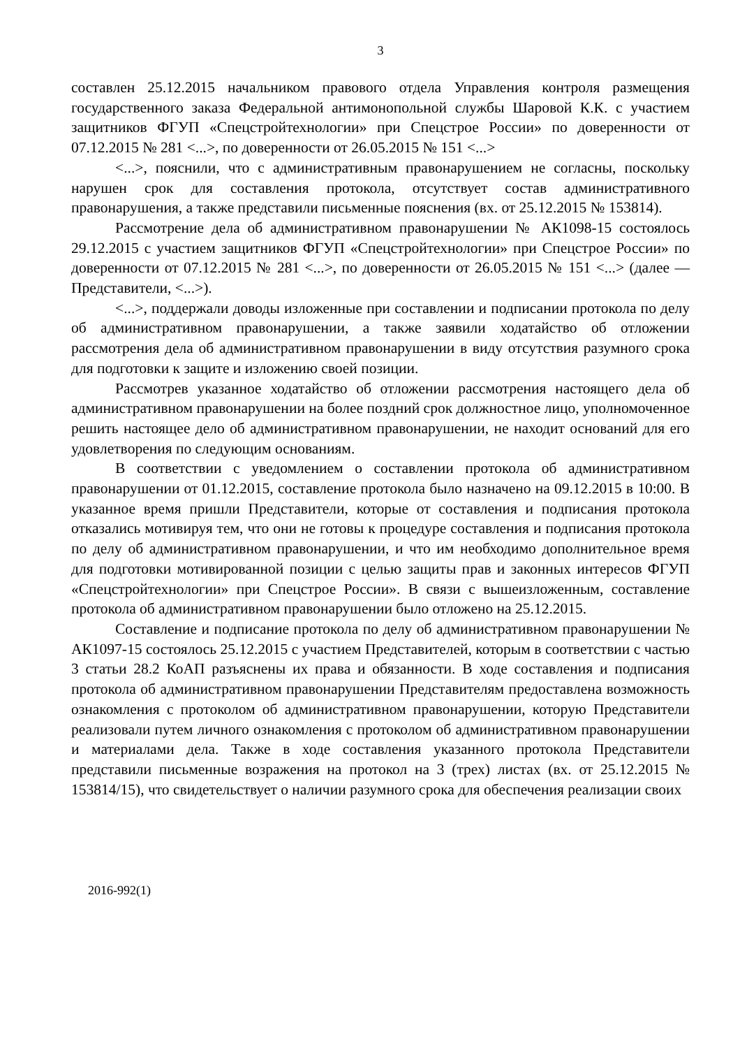3
составлен 25.12.2015 начальником правового отдела Управления контроля размещения государственного заказа Федеральной антимонопольной службы Шаровой К.К. с участием защитников ФГУП «Спецстройтехнологии» при Спецстрое России» по доверенности от 07.12.2015 № 281 <...>, по доверенности от 26.05.2015 № 151 <...>
<...>, пояснили, что с административным правонарушением не согласны, поскольку нарушен срок для составления протокола, отсутствует состав административного правонарушения, а также представили письменные пояснения (вх. от 25.12.2015 № 153814).
Рассмотрение дела об административном правонарушении № АК1098-15 состоялось 29.12.2015 с участием защитников ФГУП «Спецстройтехнологии» при Спецстрое России» по доверенности от 07.12.2015 № 281 <...>, по доверенности от 26.05.2015 № 151 <...> (далее — Представители, <...>).
<...>, поддержали доводы изложенные при составлении и подписании протокола по делу об административном правонарушении, а также заявили ходатайство об отложении рассмотрения дела об административном правонарушении в виду отсутствия разумного срока для подготовки к защите и изложению своей позиции.
Рассмотрев указанное ходатайство об отложении рассмотрения настоящего дела об административном правонарушении на более поздний срок должностное лицо, уполномоченное решить настоящее дело об административном правонарушении, не находит оснований для его удовлетворения по следующим основаниям.
В соответствии с уведомлением о составлении протокола об административном правонарушении от 01.12.2015, составление протокола было назначено на 09.12.2015 в 10:00. В указанное время пришли Представители, которые от составления и подписания протокола отказались мотивируя тем, что они не готовы к процедуре составления и подписания протокола по делу об административном правонарушении, и что им необходимо дополнительное время для подготовки мотивированной позиции с целью защиты прав и законных интересов ФГУП «Спецстройтехнологии» при Спецстрое России». В связи с вышеизложенным, составление протокола об административном правонарушении было отложено на 25.12.2015.
Составление и подписание протокола по делу об административном правонарушении № АК1097-15 состоялось 25.12.2015 с участием Представителей, которым в соответствии с частью 3 статьи 28.2 КоАП разъяснены их права и обязанности. В ходе составления и подписания протокола об административном правонарушении Представителям предоставлена возможность ознакомления с протоколом об административном правонарушении, которую Представители реализовали путем личного ознакомления с протоколом об административном правонарушении и материалами дела. Также в ходе составления указанного протокола Представители представили письменные возражения на протокол на 3 (трех) листах (вх. от 25.12.2015 № 153814/15), что свидетельствует о наличии разумного срока для обеспечения реализации своих
2016-992(1)